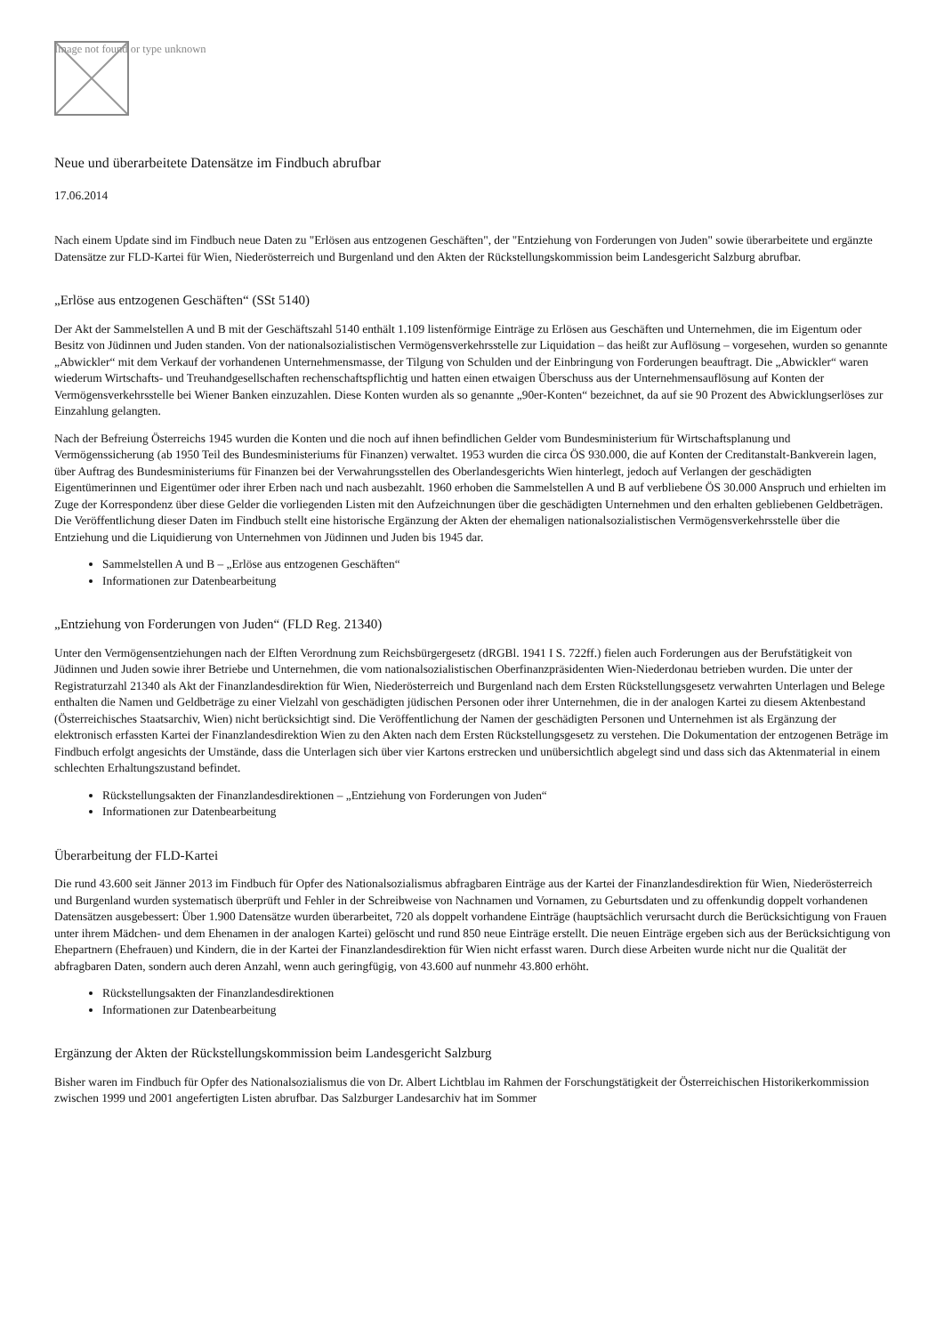Image not found or type unknown
Neue und überarbeitete Datensätze im Findbuch abrufbar
17.06.2014
Nach einem Update sind im Findbuch neue Daten zu "Erlösen aus entzogenen Geschäften", der "Entziehung von Forderungen von Juden" sowie überarbeitete und ergänzte Datensätze zur FLD-Kartei für Wien, Niederösterreich und Burgenland und den Akten der Rückstellungskommission beim Landesgericht Salzburg abrufbar.
„Erlöse aus entzogenen Geschäften“ (SSt 5140)
Der Akt der Sammelstellen A und B mit der Geschäftszahl 5140 enthält 1.109 listenförmige Einträge zu Erlösen aus Geschäften und Unternehmen, die im Eigentum oder Besitz von Jüdinnen und Juden standen. Von der nationalsozialistischen Vermögensverkehrsstelle zur Liquidation – das heißt zur Auflösung – vorgesehen, wurden so genannte „Abwickler“ mit dem Verkauf der vorhandenen Unternehmensmasse, der Tilgung von Schulden und der Einbringung von Forderungen beauftragt. Die „Abwickler“ waren wiederum Wirtschafts- und Treuhandgesellschaften rechenschaftspflichtig und hatten einen etwaigen Überschuss aus der Unternehmensauflösung auf Konten der Vermögensverkehrsstelle bei Wiener Banken einzuzahlen. Diese Konten wurden als so genannte „90er-Konten“ bezeichnet, da auf sie 90 Prozent des Abwicklungserlöses zur Einzahlung gelangten.
Nach der Befreiung Österreichs 1945 wurden die Konten und die noch auf ihnen befindlichen Gelder vom Bundesministerium für Wirtschaftsplanung und Vermögenssicherung (ab 1950 Teil des Bundesministeriums für Finanzen) verwaltet. 1953 wurden die circa ÖS 930.000, die auf Konten der Creditanstalt-Bankverein lagen, über Auftrag des Bundesministeriums für Finanzen bei der Verwahrungsstellen des Oberlandesgerichts Wien hinterlegt, jedoch auf Verlangen der geschädigten Eigentümerinnen und Eigentümer oder ihrer Erben nach und nach ausbezahlt. 1960 erhoben die Sammelstellen A und B auf verbliebene ÖS 30.000 Anspruch und erhielten im Zuge der Korrespondenz über diese Gelder die vorliegenden Listen mit den Aufzeichnungen über die geschädigten Unternehmen und den erhalten gebliebenen Geldbeträgen. Die Veröffentlichung dieser Daten im Findbuch stellt eine historische Ergänzung der Akten der ehemaligen nationalsozialistischen Vermögensverkehrsstelle über die Entziehung und die Liquidierung von Unternehmen von Jüdinnen und Juden bis 1945 dar.
Sammelstellen A und B – „Erlöse aus entzogenen Geschäften“
Informationen zur Datenbearbeitung
„Entziehung von Forderungen von Juden“ (FLD Reg. 21340)
Unter den Vermögensentziehungen nach der Elften Verordnung zum Reichsbürgergesetz (dRGBl. 1941 I S. 722ff.) fielen auch Forderungen aus der Berufstätigkeit von Jüdinnen und Juden sowie ihrer Betriebe und Unternehmen, die vom nationalsozialistischen Oberfinanzpräsidenten Wien-Niederdonau betrieben wurden. Die unter der Registraturzahl 21340 als Akt der Finanzlandesdirektion für Wien, Niederösterreich und Burgenland nach dem Ersten Rückstellungsgesetz verwahrten Unterlagen und Belege enthalten die Namen und Geldbeträge zu einer Vielzahl von geschädigten jüdischen Personen oder ihrer Unternehmen, die in der analogen Kartei zu diesem Aktenbestand (Österreichisches Staatsarchiv, Wien) nicht berücksichtigt sind. Die Veröffentlichung der Namen der geschädigten Personen und Unternehmen ist als Ergänzung der elektronisch erfassten Kartei der Finanzlandesdirektion Wien zu den Akten nach dem Ersten Rückstellungsgesetz zu verstehen. Die Dokumentation der entzogenen Beträge im Findbuch erfolgt angesichts der Umstände, dass die Unterlagen sich über vier Kartons erstrecken und unübersichtlich abgelegt sind und dass sich das Aktenmaterial in einem schlechten Erhaltungszustand befindet.
Rückstellungsakten der Finanzlandesdirektionen – „Entziehung von Forderungen von Juden“
Informationen zur Datenbearbeitung
Überarbeitung der FLD-Kartei
Die rund 43.600 seit Jänner 2013 im Findbuch für Opfer des Nationalsozialismus abfragbaren Einträge aus der Kartei der Finanzlandesdirektion für Wien, Niederösterreich und Burgenland wurden systematisch überprüft und Fehler in der Schreibweise von Nachnamen und Vornamen, zu Geburtsdaten und zu offenkundig doppelt vorhandenen Datensätzen ausgebessert: Über 1.900 Datensätze wurden überarbeitet, 720 als doppelt vorhandene Einträge (hauptsächlich verursacht durch die Berücksichtigung von Frauen unter ihrem Mädchen- und dem Ehenamen in der analogen Kartei) gelöscht und rund 850 neue Einträge erstellt. Die neuen Einträge ergeben sich aus der Berücksichtigung von Ehepartnern (Ehefrauen) und Kindern, die in der Kartei der Finanzlandesdirektion für Wien nicht erfasst waren. Durch diese Arbeiten wurde nicht nur die Qualität der abfragbaren Daten, sondern auch deren Anzahl, wenn auch geringfügig, von 43.600 auf nunmehr 43.800 erhöht.
Rückstellungsakten der Finanzlandesdirektionen
Informationen zur Datenbearbeitung
Ergänzung der Akten der Rückstellungskommission beim Landesgericht Salzburg
Bisher waren im Findbuch für Opfer des Nationalsozialismus die von Dr. Albert Lichtblau im Rahmen der Forschungstätigkeit der Österreichischen Historikerkommission zwischen 1999 und 2001 angefertigten Listen abrufbar. Das Salzburger Landesarchiv hat im Sommer